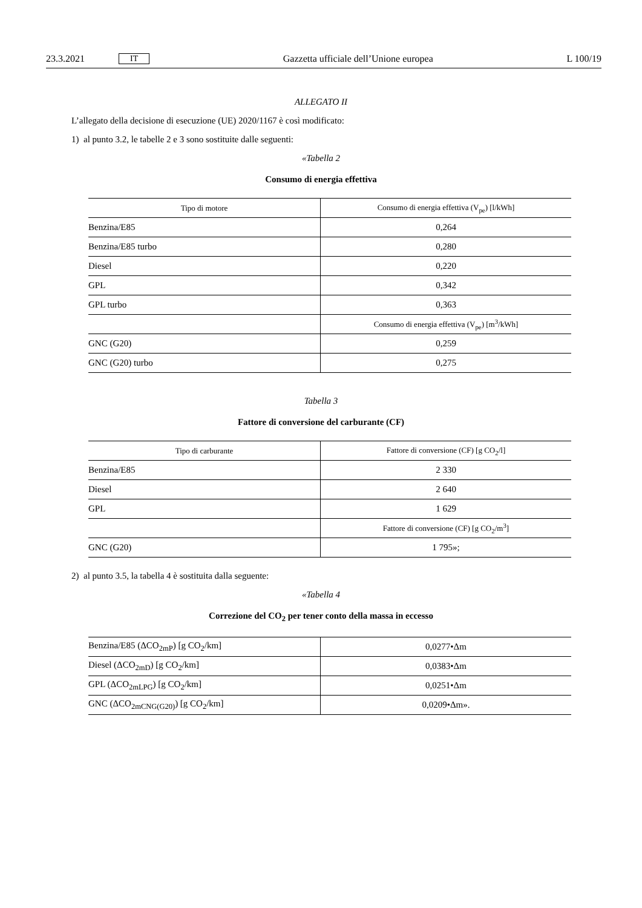23.3.2021 IT Gazzetta ufficiale dell’Unione europea L 100/19
ALLEGATO II
L’allegato della decisione di esecuzione (UE) 2020/1167 è così modificato:
1) al punto 3.2, le tabelle 2 e 3 sono sostituite dalle seguenti:
«Tabella 2
Consumo di energia effettiva
| Tipo di motore | Consumo di energia effettiva (V<sub>pe</sub>) [l/kWh] |
| --- | --- |
| Benzina/E85 | 0,264 |
| Benzina/E85 turbo | 0,280 |
| Diesel | 0,220 |
| GPL | 0,342 |
| GPL turbo | 0,363 |
| | Consumo di energia effettiva (V<sub>pe</sub>) [m<sup>3</sup>/kWh] |
| GNC (G20) | 0,259 |
| GNC (G20) turbo | 0,275 |
Tabella 3
Fattore di conversione del carburante (CF)
| Tipo di carburante | Fattore di conversione (CF) [g CO<sub>2</sub>/l] |
| --- | --- |
| Benzina/E85 | 2 330 |
| Diesel | 2 640 |
| GPL | 1 629 |
| | Fattore di conversione (CF) [g CO<sub>2</sub>/m<sup>3</sup>] |
| GNC (G20) | 1 795»; |
2) al punto 3.5, la tabella 4 è sostituita dalla seguente:
«Tabella 4
Correzione del CO<sub>2</sub> per tener conto della massa in eccesso
| Benzina/E85 (ΔCO<sub>2mP</sub>) [g CO<sub>2</sub>/km] | 0,0277•Δm |
| Diesel (ΔCO<sub>2mD</sub>) [g CO<sub>2</sub>/km] | 0,0383•Δm |
| GPL (ΔCO<sub>2mLPG</sub>) [g CO<sub>2</sub>/km] | 0,0251•Δm |
| GNC (ΔCO<sub>2mCNG(G20)</sub>) [g CO<sub>2</sub>/km] | 0,0209•Δm». |